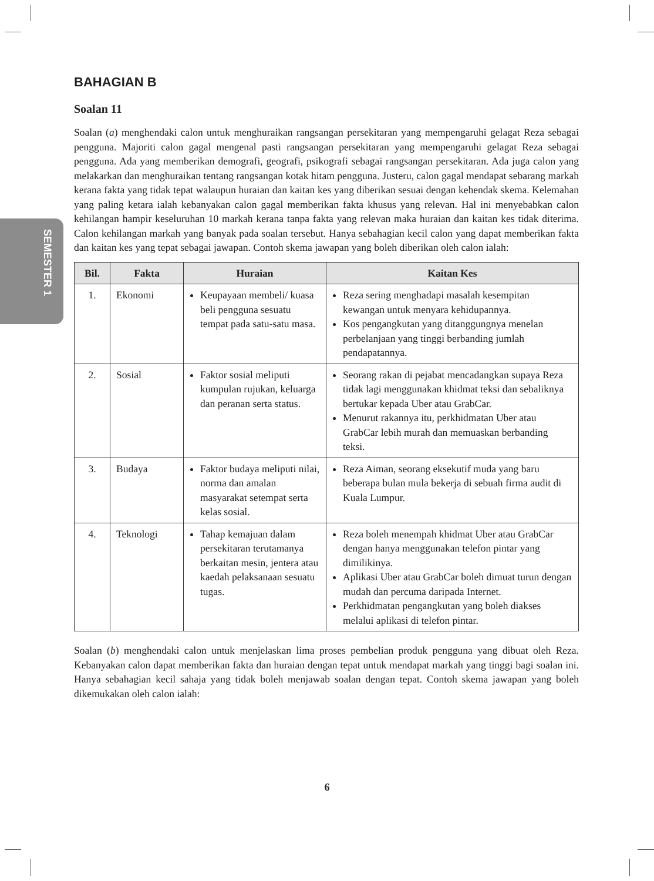SEMESTER 1
BAHAGIAN B
Soalan 11
Soalan (a) menghendaki calon untuk menghuraikan rangsangan persekitaran yang mempengaruhi gelagat Reza sebagai pengguna. Majoriti calon gagal mengenal pasti rangsangan persekitaran yang mempengaruhi gelagat Reza sebagai pengguna. Ada yang memberikan demografi, geografi, psikografi sebagai rangsangan persekitaran. Ada juga calon yang melakarkan dan menghuraikan tentang rangsangan kotak hitam pengguna. Justeru, calon gagal mendapat sebarang markah kerana fakta yang tidak tepat walaupun huraian dan kaitan kes yang diberikan sesuai dengan kehendak skema. Kelemahan yang paling ketara ialah kebanyakan calon gagal memberikan fakta khusus yang relevan. Hal ini menyebabkan calon kehilangan hampir keseluruhan 10 markah kerana tanpa fakta yang relevan maka huraian dan kaitan kes tidak diterima. Calon kehilangan markah yang banyak pada soalan tersebut. Hanya sebahagian kecil calon yang dapat memberikan fakta dan kaitan kes yang tepat sebagai jawapan. Contoh skema jawapan yang boleh diberikan oleh calon ialah:
| Bil. | Fakta | Huraian | Kaitan Kes |
| --- | --- | --- | --- |
| 1. | Ekonomi | Keupayaan membeli/ kuasa beli pengguna sesuatu tempat pada satu-satu masa. | Reza sering menghadapi masalah kesempitan kewangan untuk menyara kehidupannya. Kos pengangkutan yang ditanggungnya menelan perbelanjaan yang tinggi berbanding jumlah pendapatannya. |
| 2. | Sosial | Faktor sosial meliputi kumpulan rujukan, keluarga dan peranan serta status. | Seorang rakan di pejabat mencadangkan supaya Reza tidak lagi menggunakan khidmat teksi dan sebaliknya bertukar kepada Uber atau GrabCar. Menurut rakannya itu, perkhidmatan Uber atau GrabCar lebih murah dan memuaskan berbanding teksi. |
| 3. | Budaya | Faktor budaya meliputi nilai, norma dan amalan masyarakat setempat serta kelas sosial. | Reza Aiman, seorang eksekutif muda yang baru beberapa bulan mula bekerja di sebuah firma audit di Kuala Lumpur. |
| 4. | Teknologi | Tahap kemajuan dalam persekitaran terutamanya berkaitan mesin, jentera atau kaedah pelaksanaan sesuatu tugas. | Reza boleh menempah khidmat Uber atau GrabCar dengan hanya menggunakan telefon pintar yang dimilikinya. Aplikasi Uber atau GrabCar boleh dimuat turun dengan mudah dan percuma daripada Internet. Perkhidmatan pengangkutan yang boleh diakses melalui aplikasi di telefon pintar. |
Soalan (b) menghendaki calon untuk menjelaskan lima proses pembelian produk pengguna yang dibuat oleh Reza. Kebanyakan calon dapat memberikan fakta dan huraian dengan tepat untuk mendapat markah yang tinggi bagi soalan ini. Hanya sebahagian kecil sahaja yang tidak boleh menjawab soalan dengan tepat. Contoh skema jawapan yang boleh dikemukakan oleh calon ialah:
6